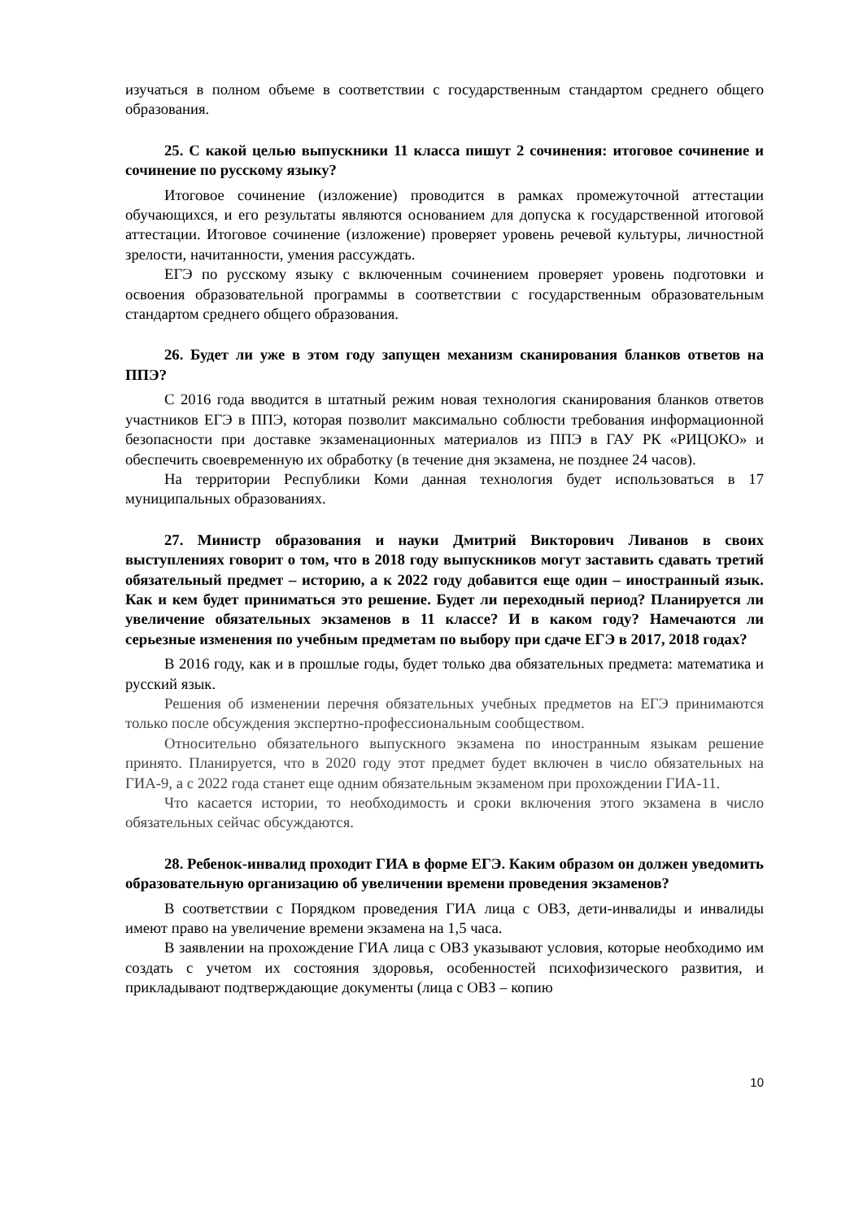изучаться в полном объеме в соответствии с государственным стандартом среднего общего образования.
25. С какой целью выпускники 11 класса пишут 2 сочинения: итоговое сочинение и сочинение по русскому языку?
Итоговое сочинение (изложение) проводится в рамках промежуточной аттестации обучающихся, и его результаты являются основанием для допуска к государственной итоговой аттестации. Итоговое сочинение (изложение) проверяет уровень речевой культуры, личностной зрелости, начитанности, умения рассуждать.
ЕГЭ по русскому языку с включенным сочинением проверяет уровень подготовки и освоения образовательной программы в соответствии с государственным образовательным стандартом среднего общего образования.
26. Будет ли уже в этом году запущен механизм сканирования бланков ответов на ППЭ?
С 2016 года вводится в штатный режим новая технология сканирования бланков ответов участников ЕГЭ в ППЭ, которая позволит максимально соблюсти требования информационной безопасности при доставке экзаменационных материалов из ППЭ в ГАУ РК «РИЦОКО» и обеспечить своевременную их обработку (в течение дня экзамена, не позднее 24 часов).
На территории Республики Коми данная технология будет использоваться в 17 муниципальных образованиях.
27. Министр образования и науки Дмитрий Викторович Ливанов в своих выступлениях говорит о том, что в 2018 году выпускников могут заставить сдавать третий обязательный предмет – историю, а к 2022 году добавится еще один – иностранный язык. Как и кем будет приниматься это решение. Будет ли переходный период? Планируется ли увеличение обязательных экзаменов в 11 классе? И в каком году? Намечаются ли серьезные изменения по учебным предметам по выбору при сдаче ЕГЭ в 2017, 2018 годах?
В 2016 году, как и в прошлые годы, будет только два обязательных предмета: математика и русский язык.
Решения об изменении перечня обязательных учебных предметов на ЕГЭ принимаются только после обсуждения экспертно-профессиональным сообществом.
Относительно обязательного выпускного экзамена по иностранным языкам решение принято. Планируется, что в 2020 году этот предмет будет включен в число обязательных на ГИА-9, а с 2022 года станет еще одним обязательным экзаменом при прохождении ГИА-11.
Что касается истории, то необходимость и сроки включения этого экзамена в число обязательных сейчас обсуждаются.
28. Ребенок-инвалид проходит ГИА в форме ЕГЭ. Каким образом он должен уведомить образовательную организацию об увеличении времени проведения экзаменов?
В соответствии с Порядком проведения ГИА лица с ОВЗ, дети-инвалиды и инвалиды имеют право на увеличение времени экзамена на 1,5 часа.
В заявлении на прохождение ГИА лица с ОВЗ указывают условия, которые необходимо им создать с учетом их состояния здоровья, особенностей психофизического развития, и прикладывают подтверждающие документы (лица с ОВЗ – копию
10